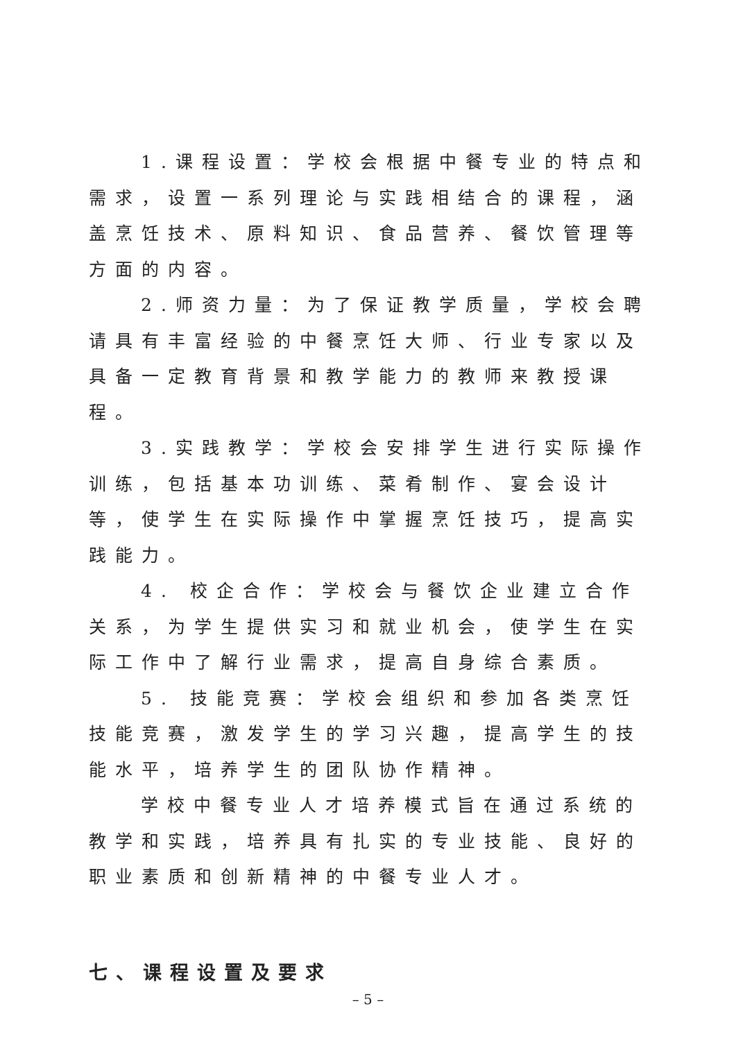1.课程设置：学校会根据中餐专业的特点和需求，设置一系列理论与实践相结合的课程，涵盖烹饪技术、原料知识、食品营养、餐饮管理等方面的内容。
2.师资力量：为了保证教学质量，学校会聘请具有丰富经验的中餐烹饪大师、行业专家以及具备一定教育背景和教学能力的教师来教授课程。
3.实践教学：学校会安排学生进行实际操作训练，包括基本功训练、菜肴制作、宴会设计等，使学生在实际操作中掌握烹饪技巧，提高实践能力。
4. 校企合作：学校会与餐饮企业建立合作关系，为学生提供实习和就业机会，使学生在实际工作中了解行业需求，提高自身综合素质。
5. 技能竞赛：学校会组织和参加各类烹饪技能竞赛，激发学生的学习兴趣，提高学生的技能水平，培养学生的团队协作精神。
学校中餐专业人才培养模式旨在通过系统的教学和实践，培养具有扎实的专业技能、良好的职业素质和创新精神的中餐专业人才。
七、课程设置及要求
– 5 –